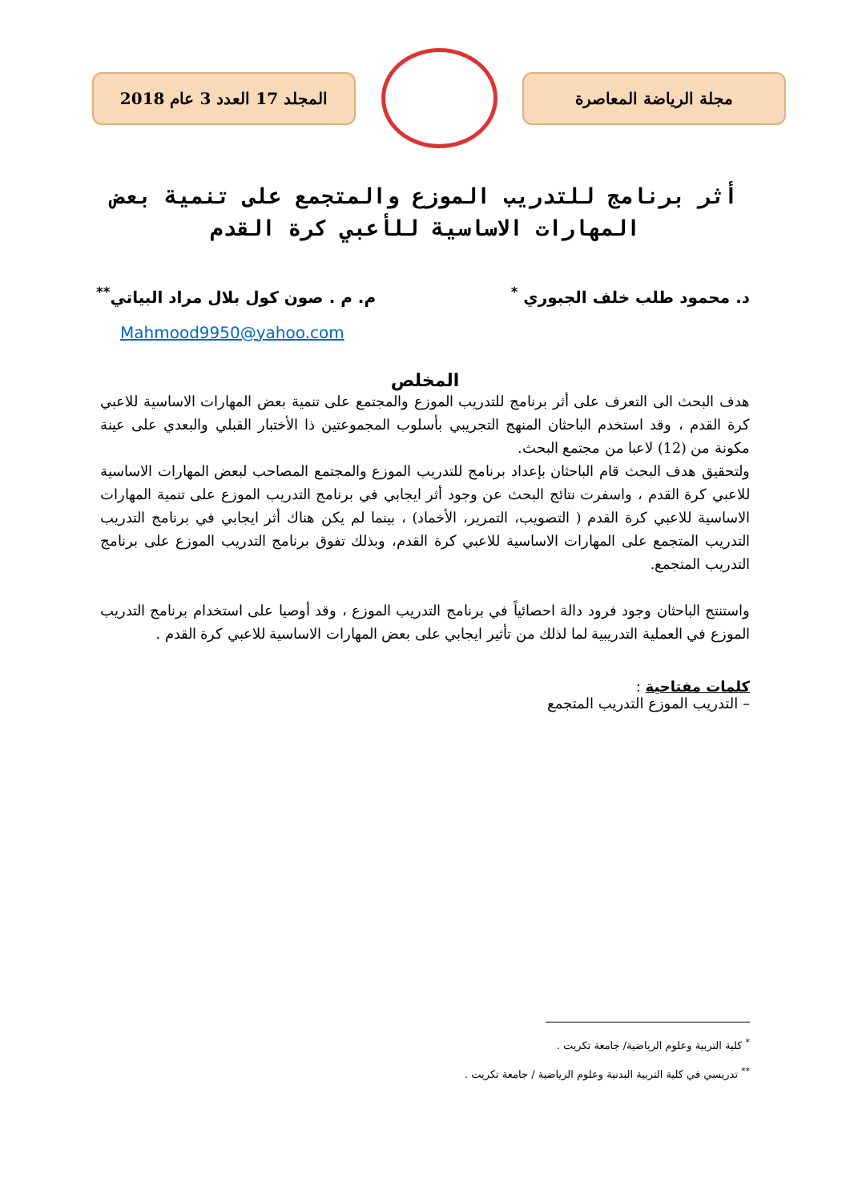مجلة الرياضة المعاصرة المجلد 17 العدد 3 عام 2018
أثر برنامج للتدريب الموزع والمتجمع على تنمية بعض المهارات الاساسية للأعبي كرة القدم
د. محمود طلب خلف الجبوري <sup>*</sup> م. م . صون كول بلال مراد البياتي<sup>**</sup>
Mahmood9950@yahoo.com
المخلص
هدف البحث الى التعرف على أثر برنامج للتدريب الموزع والمجتمع على تنمية بعض المهارات الاساسية للاعبي كرة القدم ، وقد استخدم الباحثان المنهج التجريبي بأسلوب المجموعتين ذا الأختبار القبلي والبعدي على عينة مكونة من (12) لاعبا من مجتمع البحث.
ولتحقيق هدف البحث قام الباحثان بإعداد برنامج للتدريب الموزع والمجتمع المصاحب لبعض المهارات الاساسية للاعبي كرة القدم ، واسفرت نتائج البحث عن وجود أثر ايجابي في برنامج التدريب الموزع على تنمية المهارات الاساسية للاعبي كرة القدم ( التصويب، التمرير، الأخماد) ، بينما لم يكن هناك أثر ايجابي في برنامج التدريب التدريب المتجمع على المهارات الاساسية للاعبي كرة القدم، وبذلك تفوق برنامج التدريب الموزع على برنامج التدريب المتجمع.
واستنتج الباحثان وجود فرود دالة احصائياً في برنامج التدريب الموزع ، وقد أوصيا على استخدام برنامج التدريب الموزع في العملية التدريبية لما لذلك من تأثير ايجابي على بعض المهارات الاساسية للاعبي كرة القدم .
كلمات مفتاحية :
– التدريب الموزع التدريب المتجمع
<sup>*</sup> كلية التربية وعلوم الرياضية/ جامعة تكريت .
<sup>**</sup> تدريسي في كلية التربية البدنية وعلوم الرياضية / جامعة تكريت .